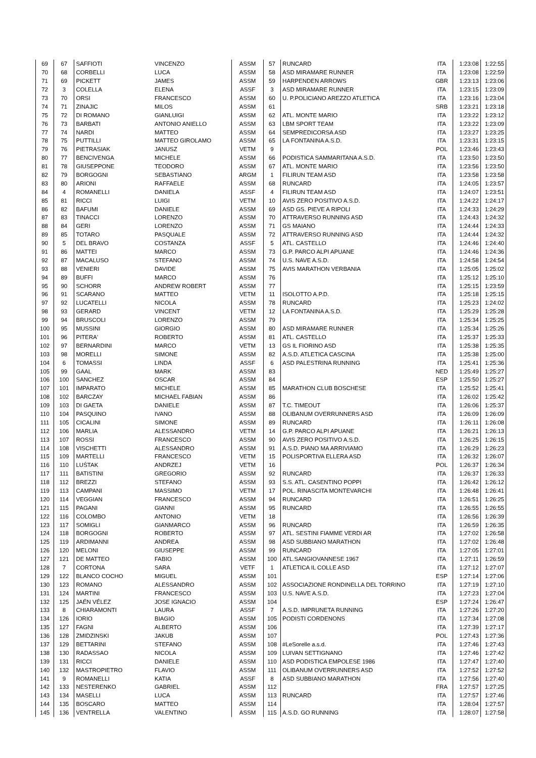| 69 | 67 | SAFFIOTI | VINCENZO | ASSM | 57 | RUNCARD | ITA | 1:23:08 | 1:22:55 |
| 70 | 68 | CORBELLI | LUCA | ASSM | 58 | ASD MIRAMARE RUNNER | ITA | 1:23:08 | 1:22:59 |
| 71 | 69 | PICKETT | JAMES | ASSM | 59 | HARPENDEN ARROWS | GBR | 1:23:13 | 1:23:06 |
| 72 | 3 | COLELLA | ELENA | ASSF | 3 | ASD MIRAMARE RUNNER | ITA | 1:23:15 | 1:23:09 |
| 73 | 70 | ORSI | FRANCESCO | ASSM | 60 | U. P.POLICIANO AREZZO ATLETICA | ITA | 1:23:16 | 1:23:04 |
| 74 | 71 | ZINAJIC | MILOS | ASSM | 61 | | SRB | 1:23:21 | 1:23:18 |
| 75 | 72 | DI ROMANO | GIANLUIGI | ASSM | 62 | ATL. MONTE MARIO | ITA | 1:23:22 | 1:23:12 |
| 76 | 73 | BARBATI | ANTONIO ANIELLO | ASSM | 63 | LBM SPORT TEAM | ITA | 1:23:22 | 1:23:09 |
| 77 | 74 | NARDI | MATTEO | ASSM | 64 | SEMPREDICORSA ASD | ITA | 1:23:27 | 1:23:25 |
| 78 | 75 | PUTTILLI | MATTEO GIROLAMO | ASSM | 65 | LA FONTANINA A.S.D. | ITA | 1:23:31 | 1:23:15 |
| 79 | 76 | PIETRASIAK | JANUSZ | VETM | 9 | | POL | 1:23:46 | 1:23:43 |
| 80 | 77 | BENCIVENGA | MICHELE | ASSM | 66 | PODISTICA SAMMARITANA A.S.D. | ITA | 1:23:50 | 1:23:50 |
| 81 | 78 | GIUSEPPONE | TEODORO | ASSM | 67 | ATL. MONTE MARIO | ITA | 1:23:56 | 1:23:50 |
| 82 | 79 | BORGOGNI | SEBASTIANO | ARGM | 1 | FILIRUN TEAM ASD | ITA | 1:23:58 | 1:23:58 |
| 83 | 80 | ARIONI | RAFFAELE | ASSM | 68 | RUNCARD | ITA | 1:24:05 | 1:23:57 |
| 84 | 4 | ROMANELLI | DANIELA | ASSF | 4 | FILIRUN TEAM ASD | ITA | 1:24:07 | 1:23:51 |
| 85 | 81 | RICCI | LUIGI | VETM | 10 | AVIS ZERO POSITIVO A.S.D. | ITA | 1:24:22 | 1:24:17 |
| 86 | 82 | BAFUMI | DANIELE | ASSM | 69 | ASD GS. PIEVE A RIPOLI | ITA | 1:24:33 | 1:24:29 |
| 87 | 83 | TINACCI | LORENZO | ASSM | 70 | ATTRAVERSO RUNNING ASD | ITA | 1:24:43 | 1:24:32 |
| 88 | 84 | GERI | LORENZO | ASSM | 71 | GS MAIANO | ITA | 1:24:44 | 1:24:33 |
| 89 | 85 | TOTARO | PASQUALE | ASSM | 72 | ATTRAVERSO RUNNING ASD | ITA | 1:24:44 | 1:24:32 |
| 90 | 5 | DEL BRAVO | COSTANZA | ASSF | 5 | ATL. CASTELLO | ITA | 1:24:46 | 1:24:40 |
| 91 | 86 | MATTEI | MARCO | ASSM | 73 | G.P. PARCO ALPI APUANE | ITA | 1:24:46 | 1:24:36 |
| 92 | 87 | MACALUSO | STEFANO | ASSM | 74 | U.S. NAVE A.S.D. | ITA | 1:24:58 | 1:24:54 |
| 93 | 88 | VENIERI | DAVIDE | ASSM | 75 | AVIS MARATHON VERBANIA | ITA | 1:25:05 | 1:25:02 |
| 94 | 89 | BUFFI | MARCO | ASSM | 76 | | ITA | 1:25:12 | 1:25:10 |
| 95 | 90 | SCHORR | ANDREW ROBERT | ASSM | 77 | | ITA | 1:25:15 | 1:23:59 |
| 96 | 91 | SCARANO | MATTEO | VETM | 11 | ISOLOTTO A.P.D. | ITA | 1:25:18 | 1:25:15 |
| 97 | 92 | LUCATELLI | NICOLA | ASSM | 78 | RUNCARD | ITA | 1:25:23 | 1:24:02 |
| 98 | 93 | GERARD | VINCENT | VETM | 12 | LA FONTANINA A.S.D. | ITA | 1:25:29 | 1:25:28 |
| 99 | 94 | BRUSCOLI | LORENZO | ASSM | 79 | | ITA | 1:25:34 | 1:25:25 |
| 100 | 95 | MUSSINI | GIORGIO | ASSM | 80 | ASD MIRAMARE RUNNER | ITA | 1:25:34 | 1:25:26 |
| 101 | 96 | PITERA' | ROBERTO | ASSM | 81 | ATL. CASTELLO | ITA | 1:25:37 | 1:25:33 |
| 102 | 97 | BERNARDINI | MARCO | VETM | 13 | GS IL FIORINO ASD | ITA | 1:25:38 | 1:25:35 |
| 103 | 98 | MORELLI | SIMONE | ASSM | 82 | A.S.D. ATLETICA CASCINA | ITA | 1:25:38 | 1:25:00 |
| 104 | 6 | TOMASSI | LINDA | ASSF | 6 | ASD PALESTRINA RUNNING | ITA | 1:25:41 | 1:25:36 |
| 105 | 99 | GAAL | MARK | ASSM | 83 | | NED | 1:25:49 | 1:25:27 |
| 106 | 100 | SANCHEZ | OSCAR | ASSM | 84 | | ESP | 1:25:50 | 1:25:27 |
| 107 | 101 | IMPARATO | MICHELE | ASSM | 85 | MARATHON CLUB BOSCHESE | ITA | 1:25:52 | 1:25:41 |
| 108 | 102 | BARCZAY | MICHAEL FABIAN | ASSM | 86 | | ITA | 1:26:02 | 1:25:42 |
| 109 | 103 | DI GAETA | DANIELE | ASSM | 87 | T.C. TIMEOUT | ITA | 1:26:06 | 1:25:37 |
| 110 | 104 | PASQUINO | IVANO | ASSM | 88 | OLIBANUM OVERRUNNERS ASD | ITA | 1:26:09 | 1:26:09 |
| 111 | 105 | CICALINI | SIMONE | ASSM | 89 | RUNCARD | ITA | 1:26:11 | 1:26:08 |
| 112 | 106 | MARLIA | ALESSANDRO | VETM | 14 | G.P. PARCO ALPI APUANE | ITA | 1:26:21 | 1:26:13 |
| 113 | 107 | ROSSI | FRANCESCO | ASSM | 90 | AVIS ZERO POSITIVO A.S.D. | ITA | 1:26:25 | 1:26:15 |
| 114 | 108 | VISCHETTI | ALESSANDRO | ASSM | 91 | A.S.D. PIANO MA ARRIVIAMO | ITA | 1:26:29 | 1:26:23 |
| 115 | 109 | MARTELLI | FRANCESCO | VETM | 15 | POLISPORTIVA ELLERA ASD | ITA | 1:26:32 | 1:26:07 |
| 116 | 110 | LUŚTAK | ANDRZEJ | VETM | 16 | | POL | 1:26:37 | 1:26:34 |
| 117 | 111 | BATISTINI | GREGORIO | ASSM | 92 | RUNCARD | ITA | 1:26:37 | 1:26:33 |
| 118 | 112 | BREZZI | STEFANO | ASSM | 93 | S.S. ATL. CASENTINO POPPI | ITA | 1:26:42 | 1:26:12 |
| 119 | 113 | CAMPANI | MASSIMO | VETM | 17 | POL. RINASCITA MONTEVARCHI | ITA | 1:26:48 | 1:26:41 |
| 120 | 114 | VEGGIAN | FRANCESCO | ASSM | 94 | RUNCARD | ITA | 1:26:51 | 1:26:25 |
| 121 | 115 | PAGANI | GIANNI | ASSM | 95 | RUNCARD | ITA | 1:26:55 | 1:26:55 |
| 122 | 116 | COLOMBO | ANTONIO | VETM | 18 | | ITA | 1:26:56 | 1:26:39 |
| 123 | 117 | SOMIGLI | GIANMARCO | ASSM | 96 | RUNCARD | ITA | 1:26:59 | 1:26:35 |
| 124 | 118 | BORGOGNI | ROBERTO | ASSM | 97 | ATL. SESTINI FIAMME VERDI AR | ITA | 1:27:02 | 1:26:58 |
| 125 | 119 | ARDIMANNI | ANDREA | ASSM | 98 | ASD SUBBIANO MARATHON | ITA | 1:27:02 | 1:26:48 |
| 126 | 120 | MELONI | GIUSEPPE | ASSM | 99 | RUNCARD | ITA | 1:27:05 | 1:27:01 |
| 127 | 121 | DE MATTEO | FABIO | ASSM | 100 | ATL.SANGIOVANNESE 1967 | ITA | 1:27:11 | 1:26:59 |
| 128 | 7 | CORTONA | SARA | VETF | 1 | ATLETICA IL COLLE ASD | ITA | 1:27:12 | 1:27:07 |
| 129 | 122 | BLANCO COCHO | MIGUEL | ASSM | 101 | | ESP | 1:27:14 | 1:27:06 |
| 130 | 123 | ROMANO | ALESSANDRO | ASSM | 102 | ASSOCIAZIONE RONDINELLA DEL TORRINO | ITA | 1:27:19 | 1:27:10 |
| 131 | 124 | MARTINI | FRANCESCO | ASSM | 103 | U.S. NAVE A.S.D. | ITA | 1:27:23 | 1:27:04 |
| 132 | 125 | JAÉN VÉLEZ | JOSE IGNACIO | ASSM | 104 | | ESP | 1:27:24 | 1:26:47 |
| 133 | 8 | CHIARAMONTI | LAURA | ASSF | 7 | A.S.D. IMPRUNETA RUNNING | ITA | 1:27:26 | 1:27:20 |
| 134 | 126 | IORIO | BIAGIO | ASSM | 105 | PODISTI CORDENONS | ITA | 1:27:34 | 1:27:08 |
| 135 | 127 | FAGNI | ALBERTO | ASSM | 106 | | ITA | 1:27:39 | 1:27:17 |
| 136 | 128 | ZMIDZINSKI | JAKUB | ASSM | 107 | | POL | 1:27:43 | 1:27:36 |
| 137 | 129 | BETTARINI | STEFANO | ASSM | 108 | #LeSorelle a.s.d. | ITA | 1:27:46 | 1:27:43 |
| 138 | 130 | RADASSAO | NICOLA | ASSM | 109 | LUIVAN SETTIGNANO | ITA | 1:27:46 | 1:27:42 |
| 139 | 131 | RICCI | DANIELE | ASSM | 110 | ASD PODISTICA EMPOLESE 1986 | ITA | 1:27:47 | 1:27:40 |
| 140 | 132 | MASTROPIETRO | FLAVIO | ASSM | 111 | OLIBANUM OVERRUNNERS ASD | ITA | 1:27:52 | 1:27:52 |
| 141 | 9 | ROMANELLI | KATIA | ASSF | 8 | ASD SUBBIANO MARATHON | ITA | 1:27:56 | 1:27:40 |
| 142 | 133 | NESTERENKO | GABRIEL | ASSM | 112 | | FRA | 1:27:57 | 1:27:25 |
| 143 | 134 | MASELLI | LUCA | ASSM | 113 | RUNCARD | ITA | 1:27:57 | 1:27:46 |
| 144 | 135 | BOSCARO | MATTEO | ASSM | 114 | | ITA | 1:28:04 | 1:27:57 |
| 145 | 136 | VENTRELLA | VALENTINO | ASSM | 115 | A.S.D. GO RUNNING | ITA | 1:28:07 | 1:27:58 |